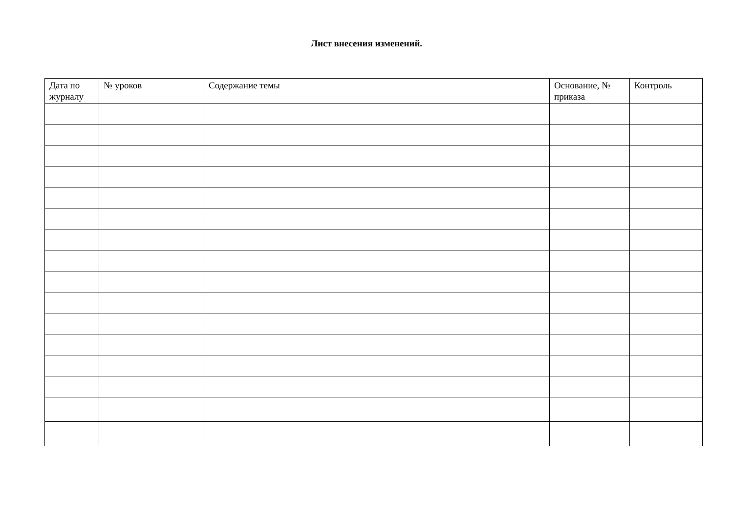Лист внесения изменений.
| Дата по журналу | № уроков | Содержание темы | Основание, № приказа | Контроль |
| --- | --- | --- | --- | --- |